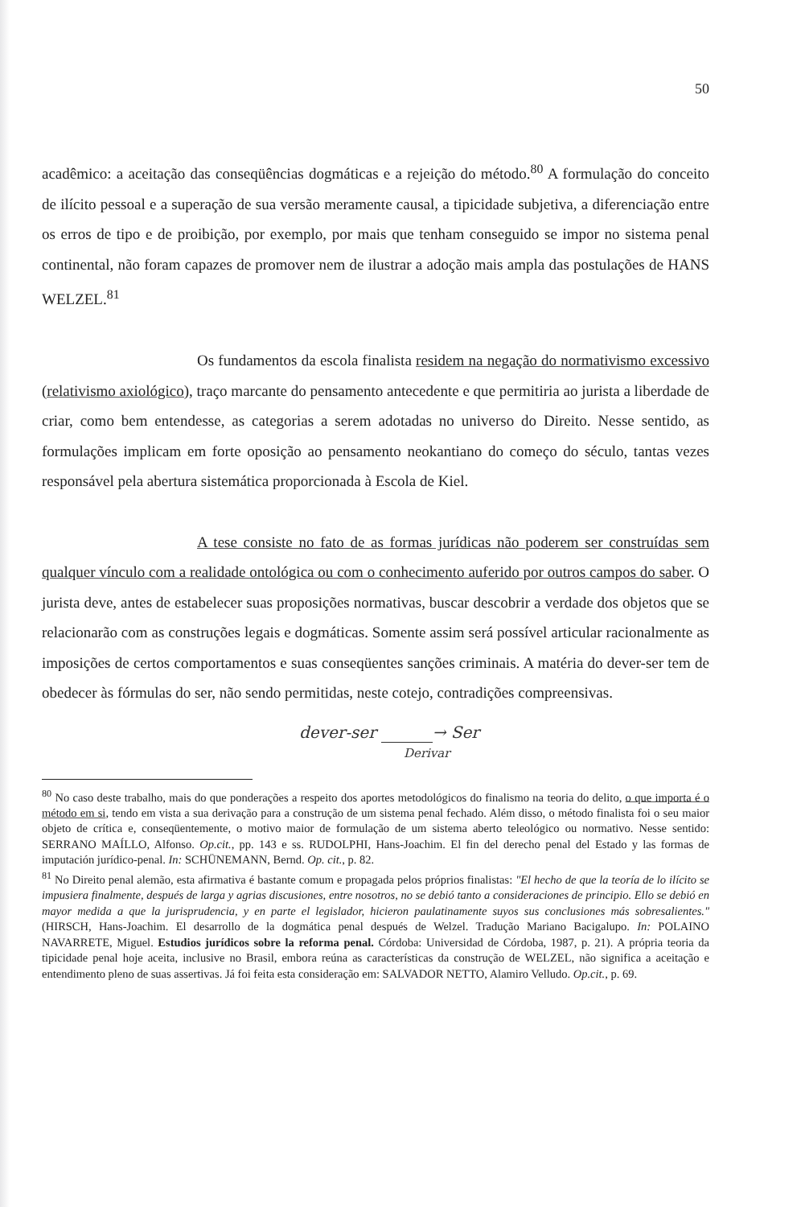50
acadêmico: a aceitação das conseqüências dogmáticas e a rejeição do método.<sup>80</sup> A formulação do conceito de ilícito pessoal e a superação de sua versão meramente causal, a tipicidade subjetiva, a diferenciação entre os erros de tipo e de proibição, por exemplo, por mais que tenham conseguido se impor no sistema penal continental, não foram capazes de promover nem de ilustrar a adoção mais ampla das postulações de HANS WELZEL.<sup>81</sup>
Os fundamentos da escola finalista residem na negação do normativismo excessivo (relativismo axiológico), traço marcante do pensamento antecedente e que permitiria ao jurista a liberdade de criar, como bem entendesse, as categorias a serem adotadas no universo do Direito. Nesse sentido, as formulações implicam em forte oposição ao pensamento neokantiano do começo do século, tantas vezes responsável pela abertura sistemática proporcionada à Escola de Kiel.
A tese consiste no fato de as formas jurídicas não poderem ser construídas sem qualquer vínculo com a realidade ontológica ou com o conhecimento auferido por outros campos do saber. O jurista deve, antes de estabelecer suas proposições normativas, buscar descobrir a verdade dos objetos que se relacionarão com as construções legais e dogmáticas. Somente assim será possível articular racionalmente as imposições de certos comportamentos e suas conseqüentes sanções criminais. A matéria do dever-ser tem de obedecer às fórmulas do ser, não sendo permitidas, neste cotejo, contradições compreensivas.
dever-ser → Ser
Derivar
<sup>80</sup> No caso deste trabalho, mais do que ponderações a respeito dos aportes metodológicos do finalismo na teoria do delito, o que importa é o método em si, tendo em vista a sua derivação para a construção de um sistema penal fechado. Além disso, o método finalista foi o seu maior objeto de crítica e, conseqüentemente, o motivo maior de formulação de um sistema aberto teleológico ou normativo. Nesse sentido: SERRANO MAÍLLO, Alfonso. Op.cit., pp. 143 e ss. RUDOLPHI, Hans-Joachim. El fin del derecho penal del Estado y las formas de imputación jurídico-penal. In: SCHÜNEMANN, Bernd. Op. cit., p. 82.
<sup>81</sup> No Direito penal alemão, esta afirmativa é bastante comum e propagada pelos próprios finalistas: "El hecho de que la teoría de lo ilícito se impusiera finalmente, después de larga y agrias discusiones, entre nosotros, no se debió tanto a consideraciones de principio. Ello se debió en mayor medida a que la jurisprudencia, y en parte el legislador, hicieron paulatinamente suyos sus conclusiones más sobresalientes." (HIRSCH, Hans-Joachim. El desarrollo de la dogmática penal después de Welzel. Tradução Mariano Bacigalupo. In: POLAINO NAVARRETE, Miguel. Estudios jurídicos sobre la reforma penal. Córdoba: Universidad de Córdoba, 1987, p. 21). A própria teoria da tipicidade penal hoje aceita, inclusive no Brasil, embora reúna as características da construção de WELZEL, não significa a aceitação e entendimento pleno de suas assertivas. Já foi feita esta consideração em: SALVADOR NETTO, Alamiro Velludo. Op.cit., p. 69.